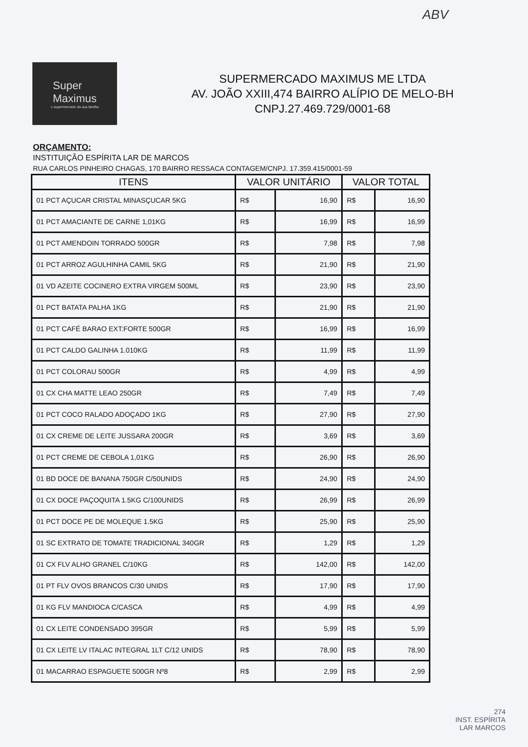ABV
Super
Maximus
o supermercado da sua família
SUPERMERCADO MAXIMUS ME LTDA
AV. JOÃO XXIII,474 BAIRRO ALÍPIO DE MELO-BH
CNPJ.27.469.729/0001-68
ORÇAMENTO:
INSTITUIÇÃO ESPÍRITA LAR DE MARCOS
RUA CARLOS PINHEIRO CHAGAS, 170 BAIRRO RESSACA CONTAGEM/CNPJ. 17.359.415/0001-59
| ITENS | VALOR UNITÁRIO | | VALOR TOTAL | |
| --- | --- | --- | --- | --- |
| 01 PCT AÇUCAR CRISTAL MINASÇUCAR 5KG | R$ | 16,90 | R$ | 16,90 |
| 01 PCT AMACIANTE DE CARNE 1,01KG | R$ | 16,99 | R$ | 16,99 |
| 01 PCT AMENDOIN TORRADO 500GR | R$ | 7,98 | R$ | 7,98 |
| 01 PCT ARROZ AGULHINHA CAMIL 5KG | R$ | 21,90 | R$ | 21,90 |
| 01 VD AZEITE COCINERO EXTRA VIRGEM 500ML | R$ | 23,90 | R$ | 23,90 |
| 01 PCT BATATA PALHA 1KG | R$ | 21,90 | R$ | 21,90 |
| 01 PCT CAFÉ BARAO EXT:FORTE 500GR | R$ | 16,99 | R$ | 16,99 |
| 01 PCT CALDO GALINHA 1.010KG | R$ | 11,99 | R$ | 11,99 |
| 01 PCT COLORAU 500GR | R$ | 4,99 | R$ | 4,99 |
| 01 CX CHA MATTE LEAO 250GR | R$ | 7,49 | R$ | 7,49 |
| 01 PCT COCO RALADO ADOÇADO 1KG | R$ | 27,90 | R$ | 27,90 |
| 01 CX CREME DE LEITE JUSSARA 200GR | R$ | 3,69 | R$ | 3,69 |
| 01 PCT CREME DE CEBOLA 1,01KG | R$ | 26,90 | R$ | 26,90 |
| 01 BD DOCE DE BANANA 750GR C/50UNIDS | R$ | 24,90 | R$ | 24,90 |
| 01 CX DOCE PAÇOQUITA 1.5KG C/100UNIDS | R$ | 26,99 | R$ | 26,99 |
| 01 PCT DOCE PE DE MOLEQUE 1.5KG | R$ | 25,90 | R$ | 25,90 |
| 01 SC EXTRATO DE TOMATE TRADICIONAL 340GR | R$ | 1,29 | R$ | 1,29 |
| 01 CX FLV ALHO GRANEL C/10KG | R$ | 142,00 | R$ | 142,00 |
| 01 PT FLV OVOS BRANCOS C/30 UNIDS | R$ | 17,90 | R$ | 17,90 |
| 01 KG FLV MANDIOCA C/CASCA | R$ | 4,99 | R$ | 4,99 |
| 01 CX LEITE CONDENSADO 395GR | R$ | 5,99 | R$ | 5,99 |
| 01 CX LEITE LV ITALAC INTEGRAL 1LT C/12 UNIDS | R$ | 78,90 | R$ | 78,90 |
| 01 MACARRAO ESPAGUETE 500GR Nº8 | R$ | 2,99 | R$ | 2,99 |
274
INST. ESPÍRITA
LAR MARCOS